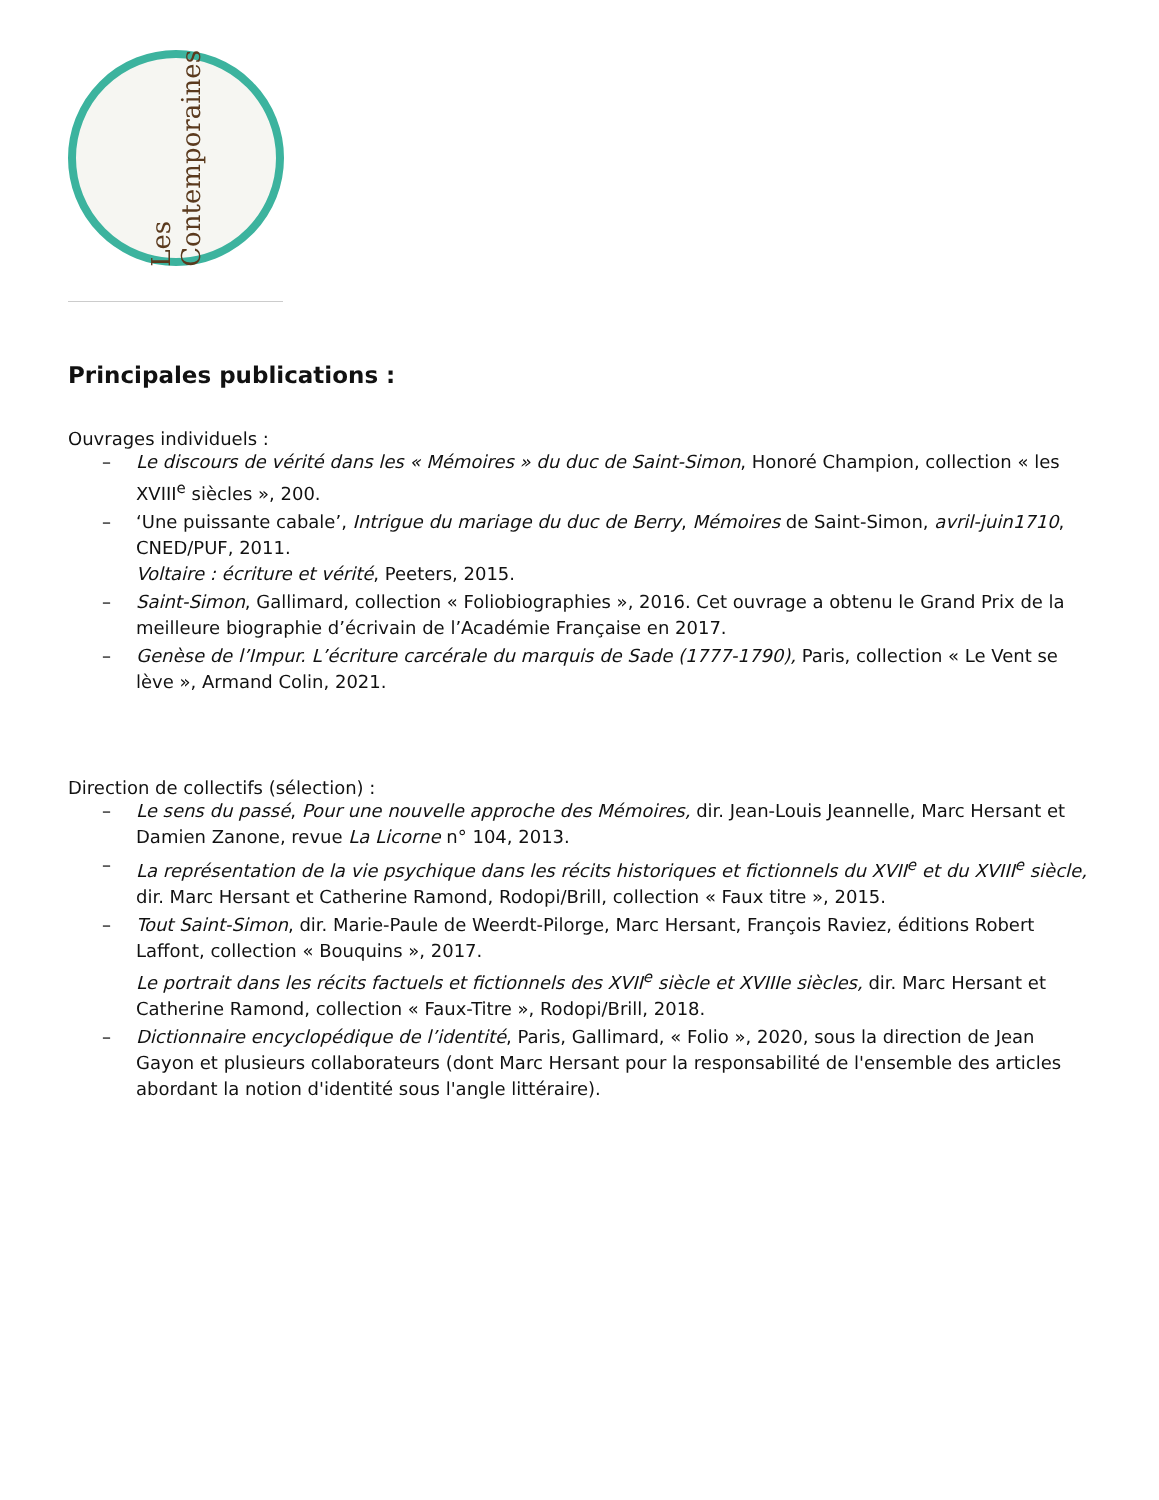Les Contemporaines
Principales publications :
Ouvrages individuels :
– Le discours de vérité dans les « Mémoires » du duc de Saint-Simon, Honoré Champion, collection « les XVIII<sup>e</sup> siècles », 200.
– ‘Une puissante cabale’, Intrigue du mariage du duc de Berry, Mémoires de Saint-Simon, avril-juin1710, CNED/PUF, 2011.
Voltaire : écriture et vérité, Peeters, 2015.
– Saint-Simon, Gallimard, collection « Foliobiographies », 2016. Cet ouvrage a obtenu le Grand Prix de la meilleure biographie d’écrivain de l’Académie Française en 2017.
– Genèse de l’Impur. L’écriture carcérale du marquis de Sade (1777-1790), Paris, collection « Le Vent se lève », Armand Colin, 2021.
Direction de collectifs (sélection) :
– Le sens du passé, Pour une nouvelle approche des Mémoires, dir. Jean-Louis Jeannelle, Marc Hersant et Damien Zanone, revue La Licorne n° 104, 2013.
– La représentation de la vie psychique dans les récits historiques et fictionnels du XVII<sup>e</sup> et du XVIII<sup>e</sup> siècle, dir. Marc Hersant et Catherine Ramond, Rodopi/Brill, collection « Faux titre », 2015.
– Tout Saint-Simon, dir. Marie-Paule de Weerdt-Pilorge, Marc Hersant, François Raviez, éditions Robert Laffont, collection « Bouquins », 2017.
Le portrait dans les récits factuels et fictionnels des XVII<sup>e</sup> siècle et XVIIIe siècles, dir. Marc Hersant et Catherine Ramond, collection « Faux-Titre », Rodopi/Brill, 2018.
– Dictionnaire encyclopédique de l’identité, Paris, Gallimard, « Folio », 2020, sous la direction de Jean Gayon et plusieurs collaborateurs (dont Marc Hersant pour la responsabilité de l'ensemble des articles abordant la notion d'identité sous l'angle littéraire).